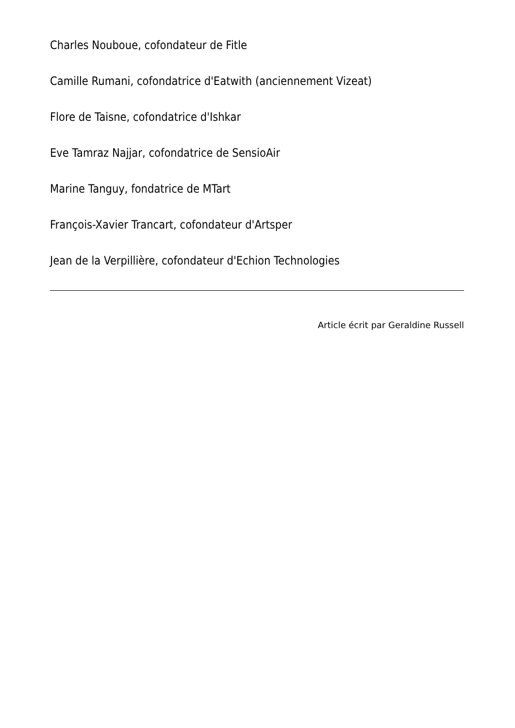Charles Nouboue, cofondateur de Fitle
Camille Rumani, cofondatrice d'Eatwith (anciennement Vizeat)
Flore de Taisne, cofondatrice d'Ishkar
Eve Tamraz Najjar, cofondatrice de SensioAir
Marine Tanguy, fondatrice de MTart
François-Xavier Trancart, cofondateur d'Artsper
Jean de la Verpillière, cofondateur d'Echion Technologies
Article écrit par Geraldine Russell